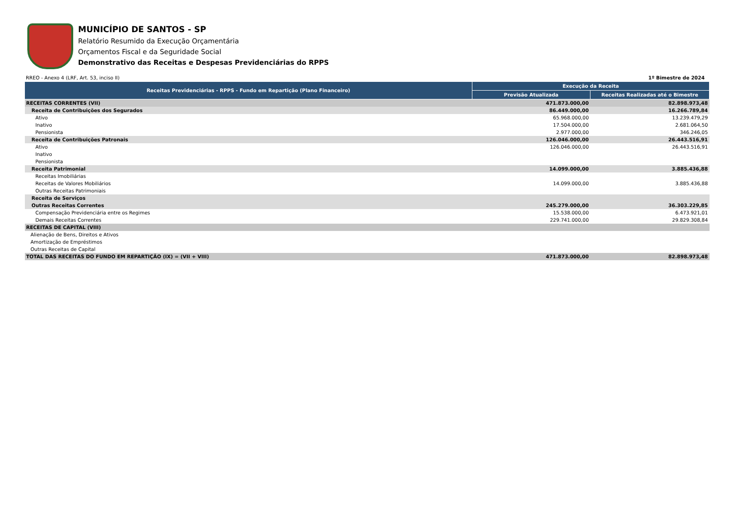MUNICÍPIO DE SANTOS - SP
Relatório Resumido da Execução Orçamentária
Orçamentos Fiscal e da Seguridade Social
Demonstrativo das Receitas e Despesas Previdenciárias do RPPS
RREO - Anexo 4 (LRF, Art. 53, inciso II) 1º Bimestre de 2024
| Receitas Previdenciárias - RPPS - Fundo em Repartição (Plano Financeiro) | Execução da Receita | |
| --- | --- | --- |
| | Previsão Atualizada | Receitas Realizadas até o Bimestre |
| RECEITAS CORRENTES (VII) | 471.873.000,00 | 82.898.973,48 |
| Receita de Contribuições dos Segurados | 86.449.000,00 | 16.266.789,84 |
| Ativo | 65.968.000,00 | 13.239.479,29 |
| Inativo | 17.504.000,00 | 2.681.064,50 |
| Pensionista | 2.977.000,00 | 346.246,05 |
| Receita de Contribuições Patronais | 126.046.000,00 | 26.443.516,91 |
| Ativo | 126.046.000,00 | 26.443.516,91 |
| Inativo | | |
| Pensionista | | |
| Receita Patrimonial | 14.099.000,00 | 3.885.436,88 |
| Receitas Imobiliárias | | |
| Receitas de Valores Mobiliários | 14.099.000,00 | 3.885.436,88 |
| Outras Receitas Patrimoniais | | |
| Receita de Serviços | | |
| Outras Receitas Correntes | 245.279.000,00 | 36.303.229,85 |
| Compensação Previdenciária entre os Regimes | 15.538.000,00 | 6.473.921,01 |
| Demais Receitas Correntes | 229.741.000,00 | 29.829.308,84 |
| RECEITAS DE CAPITAL (VIII) | | |
| Alienação de Bens, Direitos e Ativos | | |
| Amortização de Empréstimos | | |
| Outras Receitas de Capital | | |
| TOTAL DAS RECEITAS DO FUNDO EM REPARTIÇÃO (IX) = (VII + VIII) | 471.873.000,00 | 82.898.973,48 |